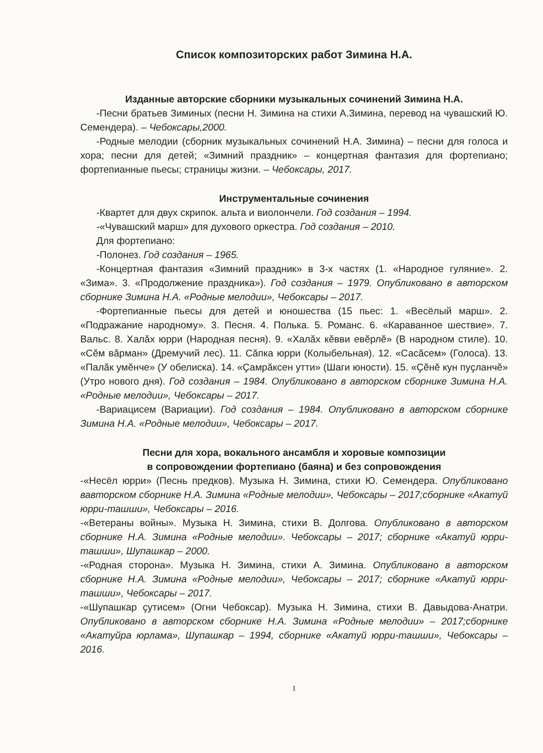Список композиторских работ Зимина Н.А.
Изданные авторские сборники музыкальных сочинений Зимина Н.А.
-Песни братьев Зиминых (песни Н. Зимина на стихи А.Зимина, перевод на чувашский Ю. Семендера). – Чебоксары,2000.
-Родные мелодии (сборник музыкальных сочинений Н.А. Зимина) – песни для голоса и хора; песни для детей; «Зимний праздник» – концертная фантазия для фортепиано; фортепианные пьесы; страницы жизни. – Чебоксары, 2017.
Инструментальные сочинения
-Квартет для двух скрипок. альта и виолончели. Год создания – 1994.
-«Чувашский марш» для духового оркестра. Год создания – 2010.
Для фортепиано:
-Полонез. Год создания – 1965.
-Концертная фантазия «Зимний праздник» в 3-х частях (1. «Народное гуляние». 2. «Зима». 3. «Продолжение праздника»). Год создания – 1979. Опубликовано в авторском сборнике Зимина Н.А. «Родные мелодии», Чебоксары – 2017.
-Фортепианные пьесы для детей и юношества (15 пьес: 1. «Весёлый марш». 2. «Подражание народному». 3. Песня. 4. Полька. 5. Романс. 6. «Караванное шествие». 7. Вальс. 8. Халӑх юрри (Народная песня). 9. «Халӑх кӗвви евӗрлӗ» (В народном стиле). 10. «Сӗм вӑрман» (Дремучий лес). 11. Сӑпка юрри (Колыбельная). 12. «Сасӑсем» (Голоса). 13. «Палӑк умӗнче» (У обелиска). 14. «Ҫамрӑксен утти» (Шаги юности). 15. «Ҫӗнӗ кун пуҫланчӗ» (Утро нового дня). Год создания – 1984. Опубликовано в авторском сборнике Зимина Н.А. «Родные мелодии», Чебоксары – 2017.
-Вариацисем (Вариации). Год создания – 1984. Опубликовано в авторском сборнике Зимина Н.А. «Родные мелодии», Чебоксары – 2017.
Песни для хора, вокального ансамбля и хоровые композиции
в сопровождении фортепиано (баяна) и без сопровождения
-«Несёл юрри» (Песнь предков). Музыка Н. Зимина, стихи Ю. Семендера. Опубликовано вавторском сборнике Н.А. Зимина «Родные мелодии», Чебоксары – 2017;сборнике «Акатуй юрри-ташши», Чебоксары – 2016.
-«Ветераны войны». Музыка Н. Зимина, стихи В. Долгова. Опубликовано в авторском сборнике Н.А. Зимина «Родные мелодии». Чебоксары – 2017; сборнике «Акатуй юрри-ташши», Шупашкар – 2000.
-«Родная сторона». Музыка Н. Зимина, стихи А. Зимина. Опубликовано в авторском сборнике Н.А. Зимина «Родные мелодии», Чебоксары – 2017; сборнике «Акатуй юрри-ташши», Чебоксары – 2017.
-«Шупашкар ҫутисем» (Огни Чебоксар). Музыка Н. Зимина, стихи В. Давыдова-Анатри. Опубликовано в авторском сборнике Н.А. Зимина «Родные мелодии» – 2017;сборнике «Акатуйра юрлама», Шупашкар – 1994, сборнике «Акатуй юрри-ташши», Чебоксары – 2016.
1